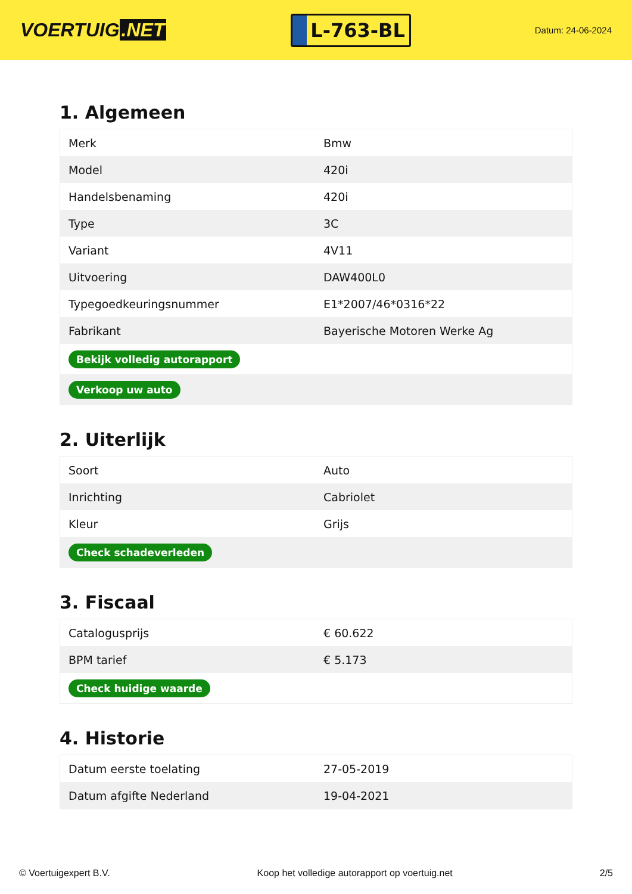VOERTUIG.NET
L-763-BL
Datum: 24-06-2024
1. Algemeen
| Merk | Bmw |
| Model | 420i |
| Handelsbenaming | 420i |
| Type | 3C |
| Variant | 4V11 |
| Uitvoering | DAW400L0 |
| Typegoedkeuringsnummer | E1*2007/46*0316*22 |
| Fabrikant | Bayerische Motoren Werke Ag |
| Bekijk volledig autorapport | |
| Verkoop uw auto | |
2. Uiterlijk
| Soort | Auto |
| Inrichting | Cabriolet |
| Kleur | Grijs |
| Check schadeverleden | |
3. Fiscaal
| Catalogusprijs | € 60.622 |
| BPM tarief | € 5.173 |
| Check huidige waarde | |
4. Historie
| Datum eerste toelating | 27-05-2019 |
| Datum afgifte Nederland | 19-04-2021 |
© Voertuigexpert B.V. Koop het volledige autorapport op voertuig.net 2/5